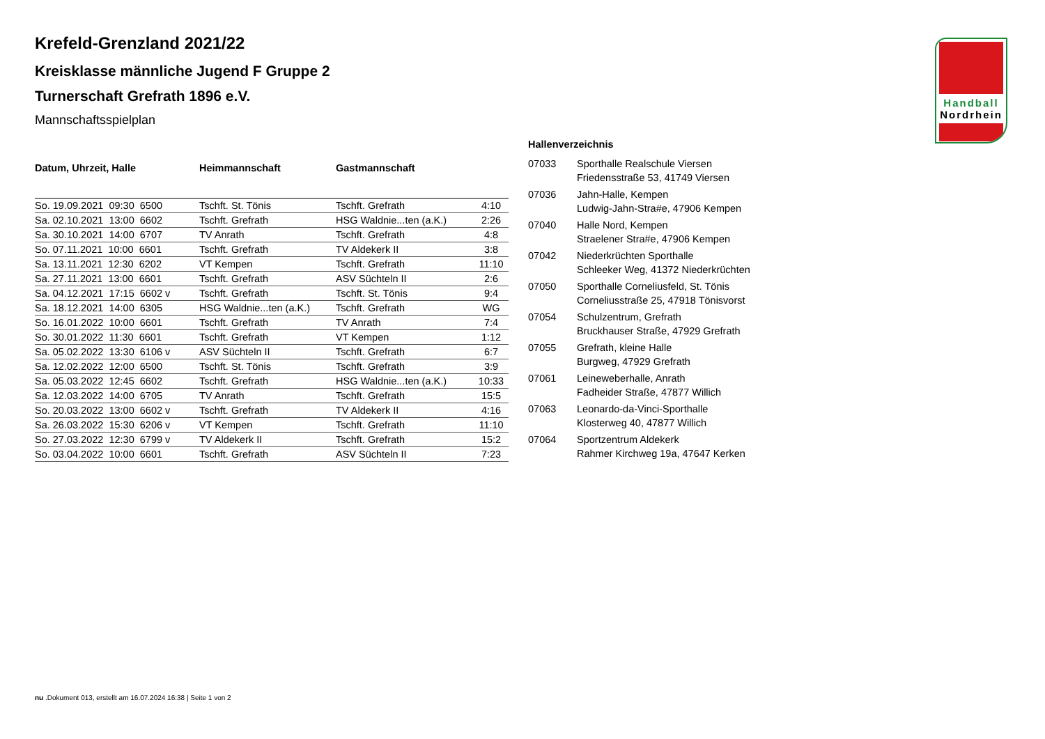Krefeld-Grenzland 2021/22
Kreisklasse männliche Jugend F Gruppe 2
Turnerschaft Grefrath 1896 e.V.
Mannschaftsspielplan
| Datum, Uhrzeit, Halle | Heimmannschaft | Gastmannschaft | |
| --- | --- | --- | --- |
| So. 19.09.2021 09:30 6500 | Tschft. St. Tönis | Tschft. Grefrath | 4:10 |
| Sa. 02.10.2021 13:00 6602 | Tschft. Grefrath | HSG Waldnie...ten (a.K.) | 2:26 |
| Sa. 30.10.2021 14:00 6707 | TV Anrath | Tschft. Grefrath | 4:8 |
| So. 07.11.2021 10:00 6601 | Tschft. Grefrath | TV Aldekerk II | 3:8 |
| Sa. 13.11.2021 12:30 6202 | VT Kempen | Tschft. Grefrath | 11:10 |
| Sa. 27.11.2021 13:00 6601 | Tschft. Grefrath | ASV Süchteln II | 2:6 |
| Sa. 04.12.2021 17:15 6602 v | Tschft. Grefrath | Tschft. St. Tönis | 9:4 |
| Sa. 18.12.2021 14:00 6305 | HSG Waldnie...ten (a.K.) | Tschft. Grefrath | WG |
| So. 16.01.2022 10:00 6601 | Tschft. Grefrath | TV Anrath | 7:4 |
| So. 30.01.2022 11:30 6601 | Tschft. Grefrath | VT Kempen | 1:12 |
| Sa. 05.02.2022 13:30 6106 v | ASV Süchteln II | Tschft. Grefrath | 6:7 |
| Sa. 12.02.2022 12:00 6500 | Tschft. St. Tönis | Tschft. Grefrath | 3:9 |
| Sa. 05.03.2022 12:45 6602 | Tschft. Grefrath | HSG Waldnie...ten (a.K.) | 10:33 |
| Sa. 12.03.2022 14:00 6705 | TV Anrath | Tschft. Grefrath | 15:5 |
| So. 20.03.2022 13:00 6602 v | Tschft. Grefrath | TV Aldekerk II | 4:16 |
| Sa. 26.03.2022 15:30 6206 v | VT Kempen | Tschft. Grefrath | 11:10 |
| So. 27.03.2022 12:30 6799 v | TV Aldekerk II | Tschft. Grefrath | 15:2 |
| So. 03.04.2022 10:00 6601 | Tschft. Grefrath | ASV Süchteln II | 7:23 |
| Hallenverzeichnis | |
| --- | --- |
| 07033 | Sporthalle Realschule Viersen Friedensstraße 53, 41749 Viersen |
| 07036 | Jahn-Halle, Kempen Ludwig-Jahn-Stra#e, 47906 Kempen |
| 07040 | Halle Nord, Kempen Straelener Stra#e, 47906 Kempen |
| 07042 | Niederkrüchten Sporthalle Schleeker Weg, 41372 Niederkrüchten |
| 07050 | Sporthalle Corneliusfeld, St. Tönis Corneliusstraße 25, 47918 Tönisvorst |
| 07054 | Schulzentrum, Grefrath Bruckhauser Straße, 47929 Grefrath |
| 07055 | Grefrath, kleine Halle Burgweg, 47929 Grefrath |
| 07061 | Leineweberhalle, Anrath Fadheider Straße, 47877 Willich |
| 07063 | Leonardo-da-Vinci-Sporthalle Klosterweg 40, 47877 Willich |
| 07064 | Sportzentrum Aldekerk Rahmer Kirchweg 19a, 47647 Kerken |
Handball
Nordrhein
nu .Dokument 013, erstellt am 16.07.2024 16:38 | Seite 1 von 2